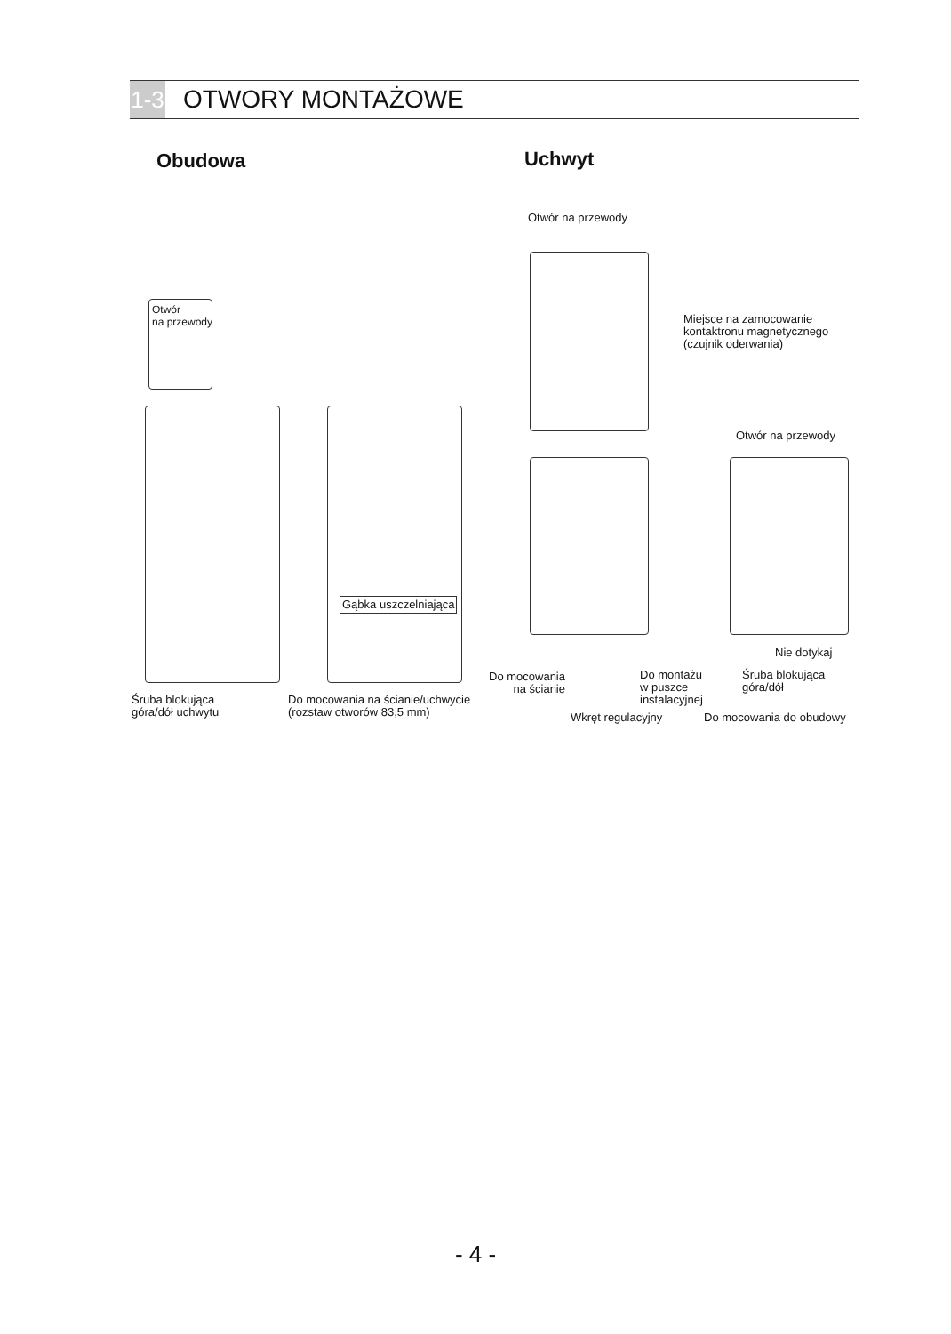1-3 OTWORY MONTAŻOWE
Obudowa Uchwyt
Otwór
na przewody
Gąbka uszczelniająca
Śruba blokująca
góra/dół uchwytu
Do mocowania na ścianie/uchwycie
(rozstaw otworów 83,5 mm)
Otwór na przewody
Miejsce na zamocowanie
kontaktronu magnetycznego
(czujnik oderwania)
Otwór na przewody
Nie dotykaj
Do mocowania
na ścianie
Do montażu
w puszce
instalacyjnej
Śruba blokująca
góra/dół
Wkręt regulacyjny Do mocowania do obudowy
- 4 -